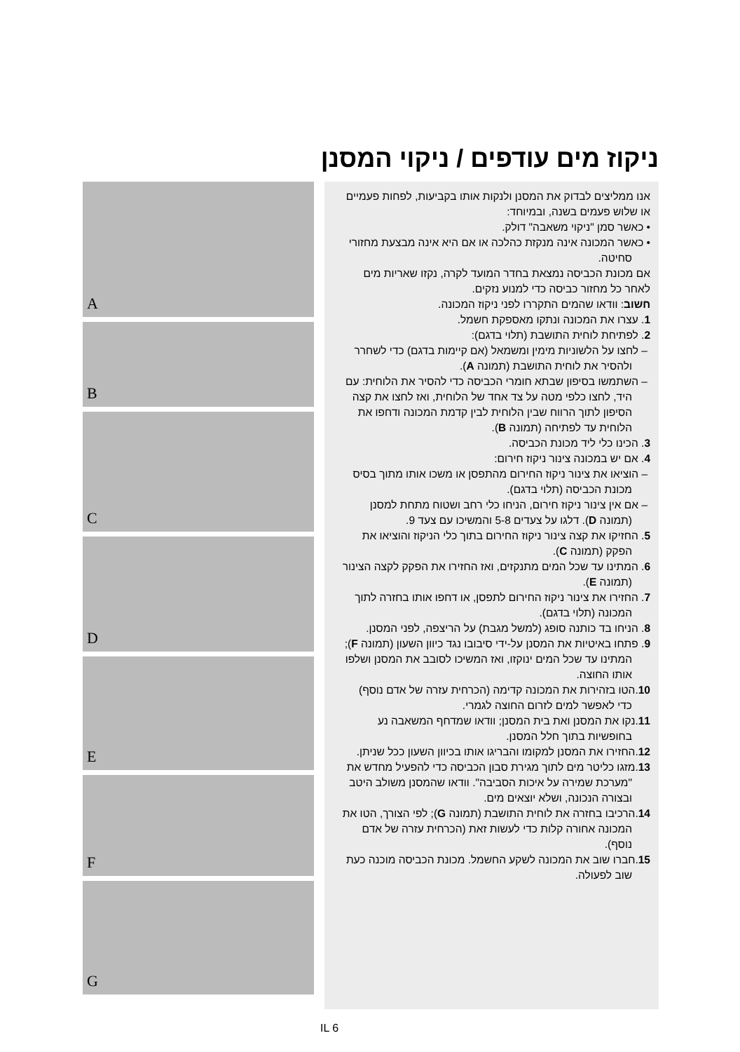ניקוז מים עודפים / ניקוי המסנן
אנו ממליצים לבדוק את המסנן ולנקות אותו בקביעות, לפחות פעמיים או שלוש פעמים בשנה, ובמיוחד:
• כאשר סמן "ניקוי משאבה" דולק.
• כאשר המכונה אינה מנקזת כהלכה או אם היא אינה מבצעת מחזורי סחיטה.
אם מכונת הכביסה נמצאת בחדר המועד לקרה, נקזו שאריות מים לאחר כל מחזור כביסה כדי למנוע נזקים.
חשוב: וודאו שהמים התקררו לפני ניקוז המכונה.
1. עצרו את המכונה ונתקו מאספקת חשמל.
2. לפתיחת לוחית התושבת (תלוי בדגם):
– לחצו על הלשוניות מימין ומשמאל (אם קיימות בדגם) כדי לשחרר ולהסיר את לוחית התושבת (תמונה A).
– השתמשו בסיפון שבתא חומרי הכביסה כדי להסיר את הלוחית: עם היד, לחצו כלפי מטה על צד אחד של הלוחית, ואז לחצו את קצה הסיפון לתוך הרווח שבין הלוחית לבין קדמת המכונה ודחפו את הלוחית עד לפתיחה (תמונה B).
3. הכינו כלי ליד מכונת הכביסה.
4. אם יש במכונה צינור ניקוז חירום:
– הוציאו את צינור ניקוז החירום מהתפסן או משכו אותו מתוך בסיס מכונת הכביסה (תלוי בדגם).
– אם אין צינור ניקוז חירום, הניחו כלי רחב ושטוח מתחת למסנן (תמונה D). דלגו על צעדים 5-8 והמשיכו עם צעד 9.
5. החזיקו את קצה צינור ניקוז החירום בתוך כלי הניקוז והוציאו את הפקק (תמונה C).
6. המתינו עד שכל המים מתנקזים, ואז החזירו את הפקק לקצה הצינור (תמונה E).
7. החזירו את צינור ניקוז החירום לתפסן, או דחפו אותו בחזרה לתוך המכונה (תלוי בדגם).
8. הניחו בד כותנה סופג (למשל מגבת) על הריצפה, לפני המסנן.
9. פתחו באיטיות את המסנן על-ידי סיבובו נגד כיוון השעון (תמונה F); המתינו עד שכל המים ינוקזו, ואז המשיכו לסובב את המסנן ושלפו אותו החוצה.
10.הטו בזהירות את המכונה קדימה (הכרחית עזרה של אדם נוסף) כדי לאפשר למים לזרום החוצה לגמרי.
11.נקו את המסנן ואת בית המסנן; וודאו שמדחף המשאבה נע בחופשיות בתוך חלל המסנן.
12.החזירו את המסנן למקומו והבריגו אותו בכיוון השעון ככל שניתן.
13.מזגו כליטר מים לתוך מגירת סבון הכביסה כדי להפעיל מחדש את "מערכת שמירה על איכות הסביבה". וודאו שהמסנן משולב היטב ובצורה הנכונה, ושלא יוצאים מים.
14.הרכיבו בחזרה את לוחית התושבת (תמונה G); לפי הצורך, הטו את המכונה אחורה קלות כדי לעשות זאת (הכרחית עזרה של אדם נוסף).
15.חברו שוב את המכונה לשקע החשמל. מכונת הכביסה מוכנה כעת שוב לפעולה.
A
B
C
D
E
F
G
IL 6